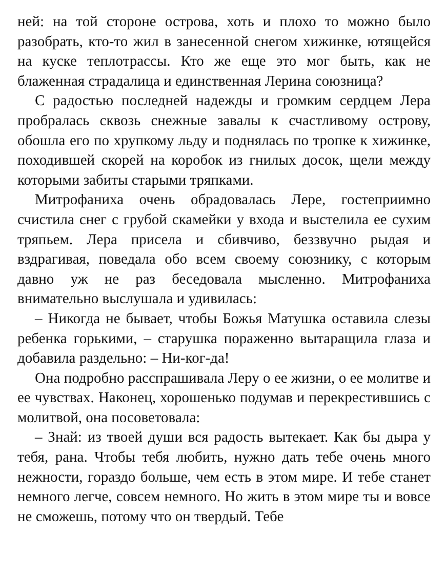ней: на той стороне острова, хоть и плохо то можно было разобрать, кто-то жил в занесенной снегом хижинке, ютящейся на куске теплотрассы. Кто же еще это мог быть, как не блаженная страдалица и единственная Лерина союзница?
С радостью последней надежды и громким сердцем Лера пробралась сквозь снежные завалы к счастливому острову, обошла его по хрупкому льду и поднялась по тропке к хижинке, походившей скорей на коробок из гнилых досок, щели между которыми забиты старыми тряпками.
Митрофаниха очень обрадовалась Лере, гостеприимно счистила снег с грубой скамейки у входа и выстелила ее сухим тряпьем. Лера присела и сбивчиво, беззвучно рыдая и вздрагивая, поведала обо всем своему союзнику, с которым давно уж не раз беседовала мысленно. Митрофаниха внимательно выслушала и удивилась:
– Никогда не бывает, чтобы Божья Матушка оставила слезы ребенка горькими, – старушка пораженно вытаращила глаза и добавила раздельно: – Ни-ког-да!
Она подробно расспрашивала Леру о ее жизни, о ее молитве и ее чувствах. Наконец, хорошенько подумав и перекрестившись с молитвой, она посоветовала:
– Знай: из твоей души вся радость вытекает. Как бы дыра у тебя, рана. Чтобы тебя любить, нужно дать тебе очень много нежности, гораздо больше, чем есть в этом мире. И тебе станет немного легче, совсем немного. Но жить в этом мире ты и вовсе не сможешь, потому что он твердый. Тебе